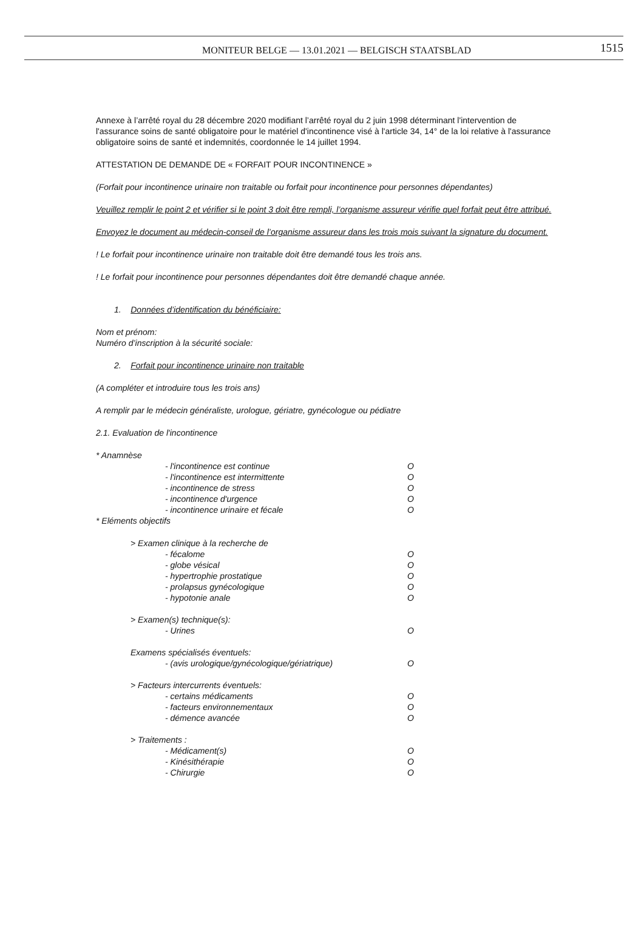MONITEUR BELGE — 13.01.2021 — BELGISCH STAATSBLAD
1515
Annexe à l’arrêté royal du 28 décembre 2020 modifiant l’arrêté royal du 2 juin 1998 déterminant l'intervention de l'assurance soins de santé obligatoire pour le matériel d'incontinence visé à l'article 34, 14° de la loi relative à l'assurance obligatoire soins de santé et indemnités, coordonnée le 14 juillet 1994.
ATTESTATION DE DEMANDE DE « FORFAIT POUR INCONTINENCE »
(Forfait pour incontinence urinaire non traitable ou forfait pour incontinence pour personnes dépendantes)
Veuillez remplir le point 2 et vérifier si le point 3 doit être rempli, l’organisme assureur vérifie quel forfait peut être attribué.
Envoyez le document au médecin-conseil de l’organisme assureur dans les trois mois suivant la signature du document.
! Le forfait pour incontinence urinaire non traitable doit être demandé tous les trois ans.
! Le forfait pour incontinence pour personnes dépendantes doit être demandé chaque année.
1. Données d’identification du bénéficiaire:
Nom et prénom:
Numéro d’inscription à la sécurité sociale:
2. Forfait pour incontinence urinaire non traitable
(A compléter et introduire tous les trois ans)
A remplir par le médecin généraliste, urologue, gériatre, gynécologue ou pédiatre
2.1. Evaluation de l'incontinence
* Anamnèse
- l'incontinence est continue O
- l'incontinence est intermittente O
- incontinence de stress O
- incontinence d'urgence O
- incontinence urinaire et fécale O
* Eléments objectifs
> Examen clinique à la recherche de
- fécalome O
- globe vésical O
- hypertrophie prostatique O
- prolapsus gynécologique O
- hypotonie anale O
> Examen(s) technique(s):
- Urines O
Examens spécialisés éventuels:
- (avis urologique/gynécologique/gériatrique) O
> Facteurs intercurrents éventuels:
- certains médicaments O
- facteurs environnementaux O
- démence avancée O
> Traitements :
- Médicament(s) O
- Kinésithérapie O
- Chirurgie O